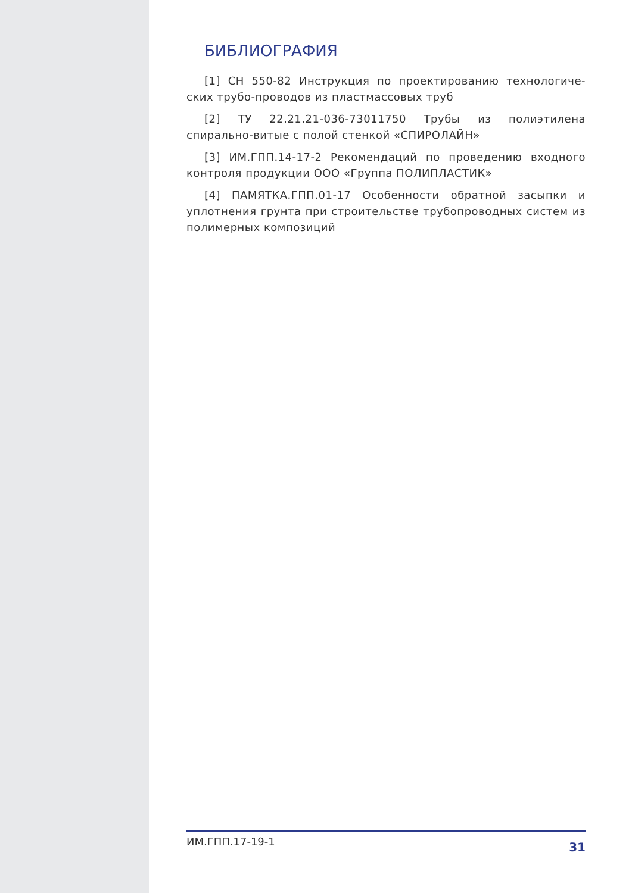БИБЛИОГРАФИЯ
[1] СН 550-82 Инструкция по проектированию технологиче-ских трубо-проводов из пластмассовых труб
[2] ТУ 22.21.21-036-73011750 Трубы из полиэтилена спирально-витые с полой стенкой «СПИРОЛАЙН»
[3] ИМ.ГПП.14-17-2 Рекомендаций по проведению входного контроля продукции ООО «Группа ПОЛИПЛАСТИК»
[4] ПАМЯТКА.ГПП.01-17 Особенности обратной засыпки и уплотнения грунта при строительстве трубопроводных систем из полимерных композиций
ИМ.ГПП.17-19-1 31